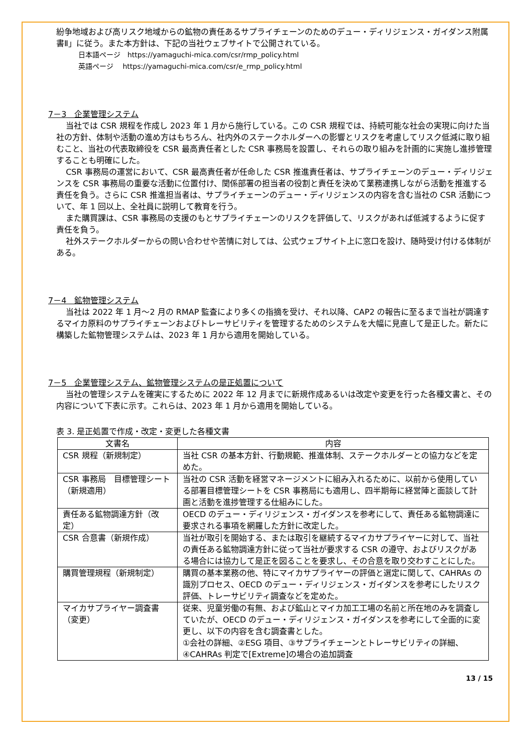紛争地域および高リスク地域からの鉱物の責任あるサプライチェーンのためのデュー・ディリジェンス・ガイダンス附属書Ⅱ」に従う。また本方針は、下記の当社ウェブサイトで公開されている。
日本語ページ　https://yamaguchi-mica.com/csr/rmp_policy.html
英語ページ　 https://yamaguchi-mica.com/csr/e_rmp_policy.html
7－3　企業管理システム
当社では CSR 規程を作成し 2023 年 1 月から施行している。この CSR 規程では、持続可能な社会の実現に向けた当社の方針、体制や活動の進め方はもちろん、社内外のステークホルダーへの影響とリスクを考慮してリスク低減に取り組むこと、当社の代表取締役を CSR 最高責任者とした CSR 事務局を設置し、それらの取り組みを計画的に実施し進捗管理することも明確にした。
CSR 事務局の運営において、CSR 最高責任者が任命した CSR 推進責任者は、サプライチェーンのデュー・ディリジェンスを CSR 事務局の重要な活動に位置付け、関係部署の担当者の役割と責任を決めて業務連携しながら活動を推進する責任を負う。さらに CSR 推進担当者は、サプライチェーンのデュー・ディリジェンスの内容を含む当社の CSR 活動について、年 1 回以上、全社員に説明して教育を行う。
また購買課は、CSR 事務局の支援のもとサプライチェーンのリスクを評価して、リスクがあれば低減するように促す責任を負う。
社外ステークホルダーからの問い合わせや苦情に対しては、公式ウェブサイト上に窓口を設け、随時受け付ける体制がある。
7－4　鉱物管理システム
当社は 2022 年 1 月～2 月の RMAP 監査により多くの指摘を受け、それ以降、CAP2 の報告に至るまで当社が調達するマイカ原料のサプライチェーンおよびトレーサビリティを管理するためのシステムを大幅に見直して是正した。新たに構築した鉱物管理システムは、2023 年 1 月から適用を開始している。
7－5　企業管理システム、鉱物管理システムの是正処置について
当社の管理システムを確実にするために 2022 年 12 月までに新規作成あるいは改定や変更を行った各種文書と、その内容について下表に示す。これらは、2023 年 1 月から適用を開始している。
表 3. 是正処置で作成・改定・変更した各種文書
| 文書名 | 内容 |
| --- | --- |
| CSR 規程（新規制定） | 当社 CSR の基本方針、行動規範、推進体制、ステークホルダーとの協力などを定めた。 |
| CSR 事務局 目標管理シート（新規適用） | 当社の CSR 活動を経営マネージメントに組み入れるために、以前から使用している部署目標管理シートを CSR 事務局にも適用し、四半期毎に経営陣と面談して計画と活動を進捗管理する仕組みにした。 |
| 責任ある鉱物調達方針（改定） | OECD のデュー・ディリジェンス・ガイダンスを参考にして、責任ある鉱物調達に要求される事項を網羅した方針に改定した。 |
| CSR 合意書（新規作成） | 当社が取引を開始する、または取引を継続するマイカサプライヤーに対して、当社の責任ある鉱物調達方針に従って当社が要求する CSR の遵守、およびリスクがある場合には協力して是正を図ることを要求し、その合意を取り交わすことにした。 |
| 購買管理規程（新規制定） | 購買の基本業務の他、特にマイカサプライヤーの評価と選定に関して、CAHRAs の識別プロセス、OECD のデュー・ディリジェンス・ガイダンスを参考にしたリスク評価、トレーサビリティ調査などを定めた。 |
| マイカサプライヤー調査書（変更） | 従来、児童労働の有無、および鉱山とマイカ加工工場の名前と所在地のみを調査していたが、OECD のデュー・ディリジェンス・ガイダンスを参考にして全面的に変更し、以下の内容を含む調査書とした。 ①会社の詳細、②ESG 項目、③サプライチェーンとトレーサビリティの詳細、④CAHRAs 判定で[Extreme]の場合の追加調査 |
13 / 15